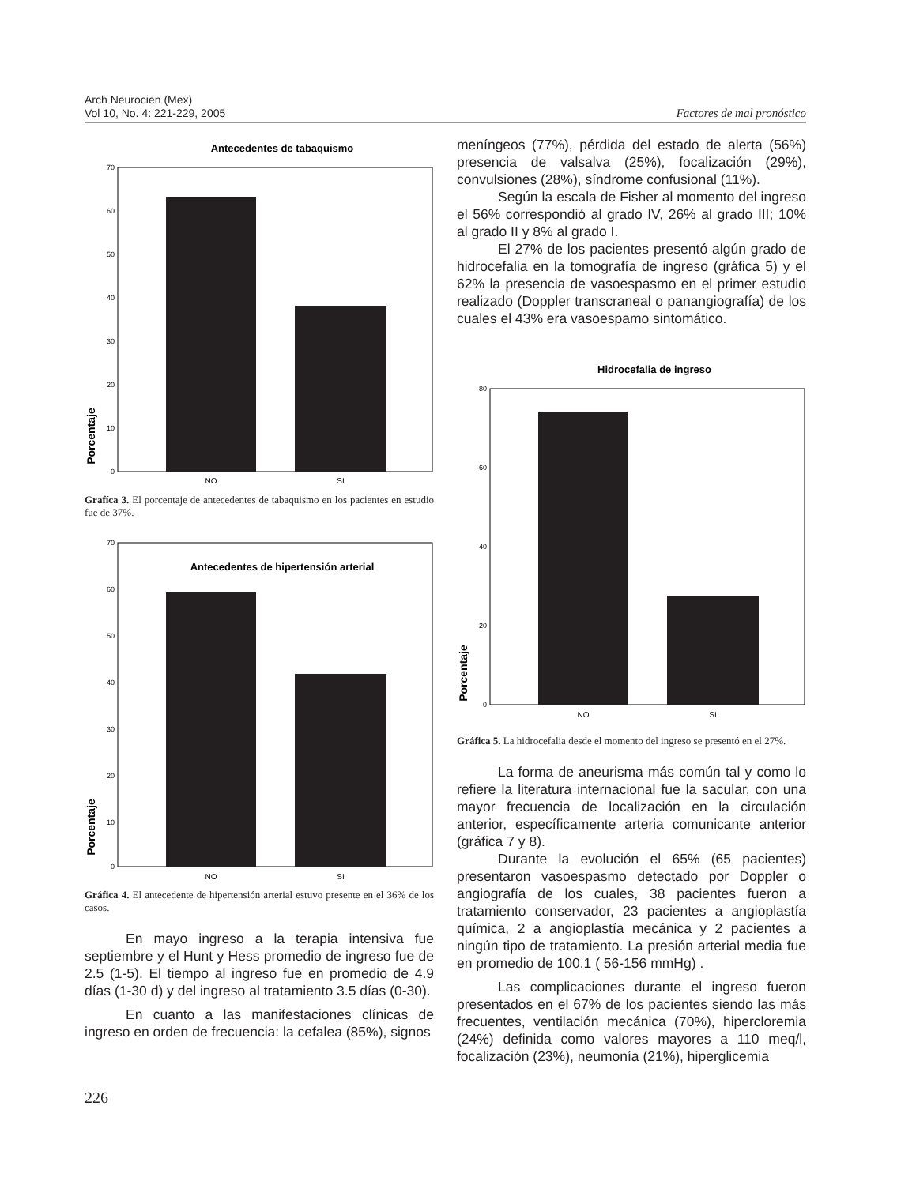Arch Neurocien (Mex)
Vol 10, No. 4: 221-229, 2005
Factores de mal pronóstico
Antecedentes de tabaquismo
70
60
50
40
30
20
10
0
NO
SI
Porcentaje
Grafíca 3. El porcentaje de antecedentes de tabaquismo en los pacientes en estudio fue de 37%.
Antecedentes de hipertensión arterial
70
60
50
40
30
20
10
0
NO
SI
Porcentaje
Gráfica 4. El antecedente de hipertensión arterial estuvo presente en el 36% de los casos.
En mayo ingreso a la terapia intensiva fue septiembre y el Hunt y Hess promedio de ingreso fue de 2.5 (1-5). El tiempo al ingreso fue en promedio de 4.9 días (1-30 d) y del ingreso al tratamiento 3.5 días (0-30).
En cuanto a las manifestaciones clínicas de ingreso en orden de frecuencia: la cefalea (85%), signos
meníngeos (77%), pérdida del estado de alerta (56%) presencia de valsalva (25%), focalización (29%), convulsiones (28%), síndrome confusional (11%).
Según la escala de Fisher al momento del ingreso el 56% correspondió al grado IV, 26% al grado III; 10% al grado II y 8% al grado I.
El 27% de los pacientes presentó algún grado de hidrocefalia en la tomografía de ingreso (gráfica 5) y el 62% la presencia de vasoespasmo en el primer estudio realizado (Doppler transcraneal o panangiografía) de los cuales el 43% era vasoespamo sintomático.
Hidrocefalia de ingreso
80
60
40
20
0
NO
SI
Porcentaje
Gráfica 5. La hidrocefalia desde el momento del ingreso se presentó en el 27%.
La forma de aneurisma más común tal y como lo refiere la literatura internacional fue la sacular, con una mayor frecuencia de localización en la circulación anterior, específicamente arteria comunicante anterior (gráfica 7 y 8).
Durante la evolución el 65% (65 pacientes) presentaron vasoespasmo detectado por Doppler o angiografía de los cuales, 38 pacientes fueron a tratamiento conservador, 23 pacientes a angioplastía química, 2 a angioplastía mecánica y 2 pacientes a ningún tipo de tratamiento. La presión arterial media fue en promedio de 100.1 ( 56-156 mmHg) .
Las complicaciones durante el ingreso fueron presentados en el 67% de los pacientes siendo las más frecuentes, ventilación mecánica (70%), hipercloremia (24%) definida como valores mayores a 110 meq/l, focalización (23%), neumonía (21%), hiperglicemia
226